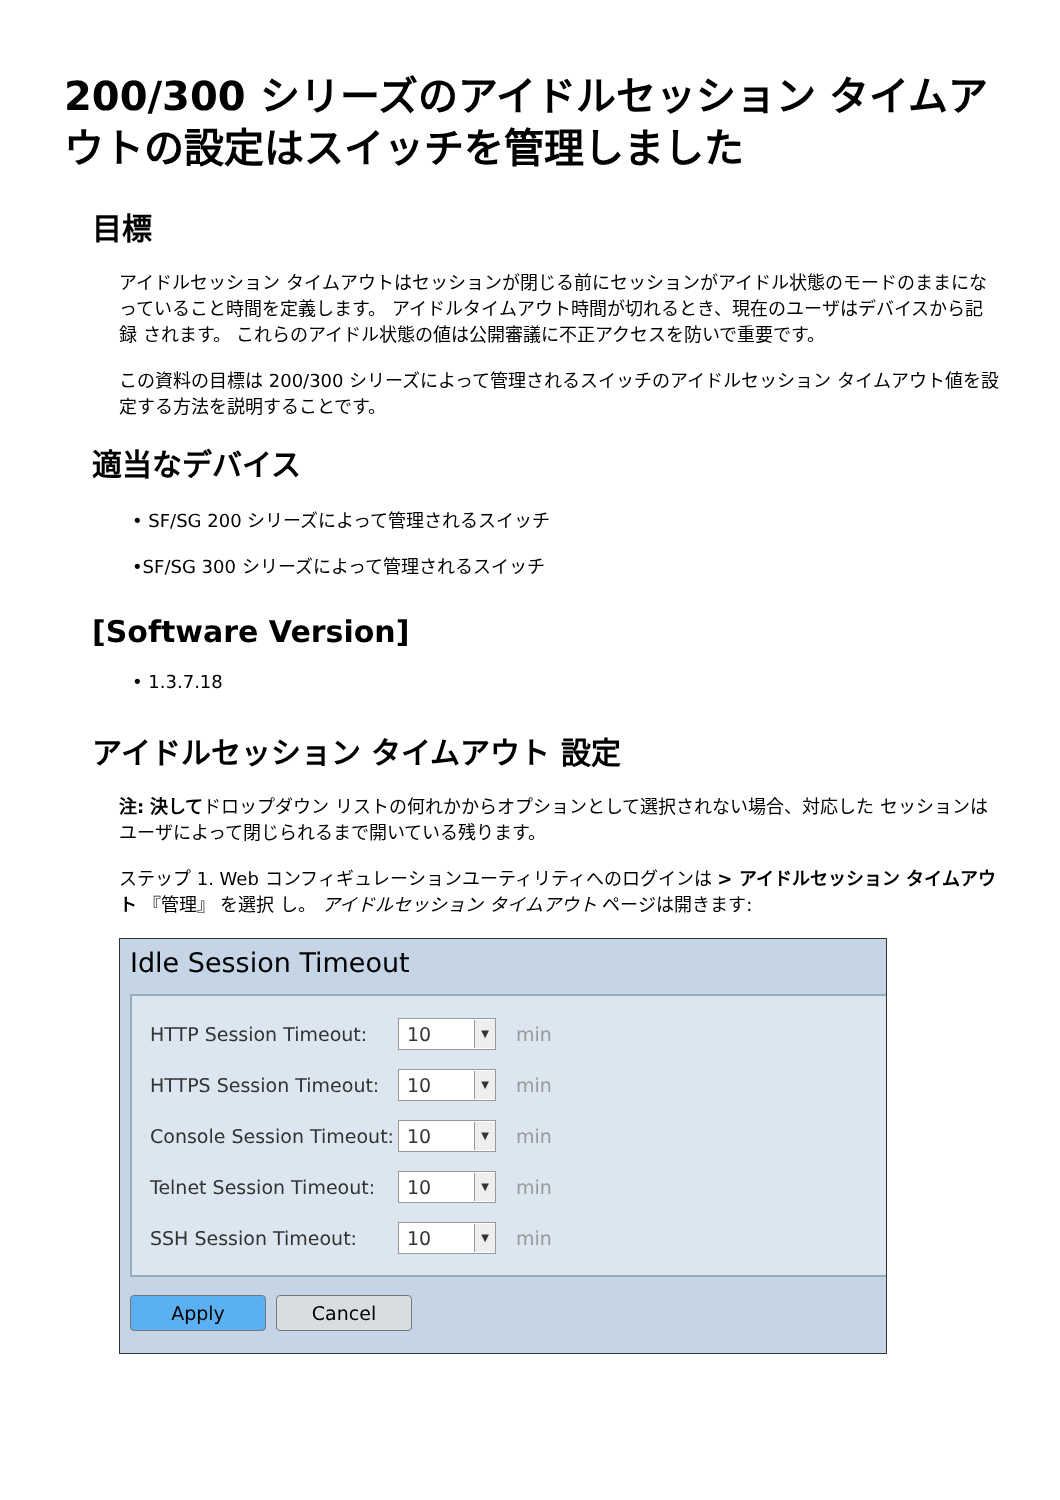200/300 シリーズのアイドルセッション タイムアウトの設定はスイッチを管理しました
目標
アイドルセッション タイムアウトはセッションが閉じる前にセッションがアイドル状態のモードのままになっていること時間を定義します。 アイドルタイムアウト時間が切れるとき、現在のユーザはデバイスから記録 されます。 これらのアイドル状態の値は公開審議に不正アクセスを防いで重要です。
この資料の目標は 200/300 シリーズによって管理されるスイッチのアイドルセッション タイムアウト値を設定する方法を説明することです。
適当なデバイス
• SF/SG 200 シリーズによって管理されるスイッチ
•SF/SG 300 シリーズによって管理されるスイッチ
[Software Version]
• 1.3.7.18
アイドルセッション タイムアウト 設定
注: 決してドロップダウン リストの何れかからオプションとして選択されない場合、対応した セッションはユーザによって閉じられるまで開いている残ります。
ステップ 1. Web コンフィギュレーションユーティリティへのログインは > アイドルセッション タイムアウト 『管理』 を選択 し。 アイドルセッション タイムアウト ページは開きます:
Idle Session Timeout
HTTP Session Timeout: 10 ▼ min
HTTPS Session Timeout: 10 ▼ min
Console Session Timeout: 10 ▼ min
Telnet Session Timeout: 10 ▼ min
SSH Session Timeout: 10 ▼ min
Apply Cancel